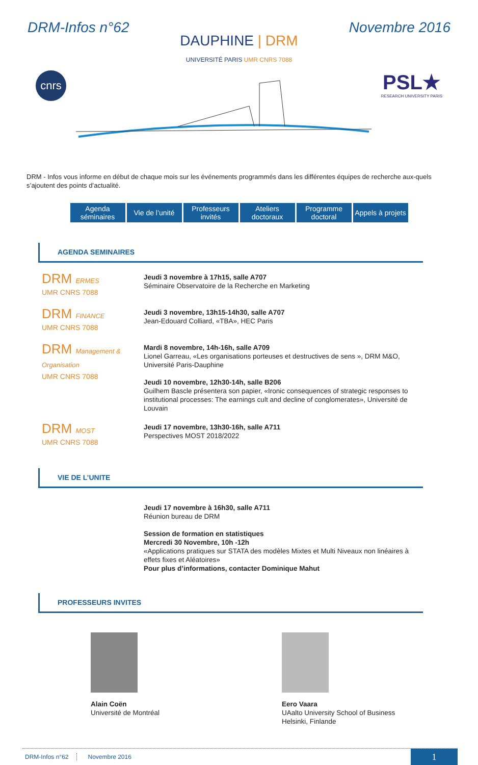DRM-Infos n°62 Novembre 2016
DAUPHINE | DRM
UNIVERSITÉ PARIS UMR CNRS 7088
cnrs
PSL★
RESEARCH UNIVERSITY PARIS
DRM - Infos vous informe en début de chaque mois sur les événements programmés dans les différentes équipes de recherche aux-quels s’ajoutent des points d’actualité.
Agenda séminaires
Vie de l’unité
Professeurs invités
Ateliers doctoraux
Programme doctoral
Appels à projets
AGENDA SEMINAIRES
DRM ERMES
UMR CNRS 7088
Jeudi 3 novembre à 17h15, salle A707
Séminaire Observatoire de la Recherche en Marketing
DRM FINANCE
UMR CNRS 7088
Jeudi 3 novembre, 13h15-14h30, salle A707
Jean-Edouard Colliard, «TBA», HEC Paris
DRM Management & Organisation
UMR CNRS 7088
Mardi 8 novembre, 14h-16h, salle A709
Lionel Garreau, «Les organisations porteuses et destructives de sens », DRM M&O, Université Paris-Dauphine
Jeudi 10 novembre, 12h30-14h, salle B206
Guilhem Bascle présentera son papier, «Ironic consequences of strategic responses to institutional processes: The earnings cult and decline of conglomerates», Université de Louvain
DRM MOST
UMR CNRS 7088
Jeudi 17 novembre, 13h30-16h, salle A711
Perspectives MOST 2018/2022
VIE DE L’UNITE
Jeudi 17 novembre à 16h30, salle A711
Réunion bureau de DRM
Session de formation en statistiques
Mercredi 30 Novembre, 10h -12h
«Applications pratiques sur STATA des modèles Mixtes et Multi Niveaux non linéaires à effets fixes et Aléatoires»
Pour plus d’informations, contacter Dominique Mahut
PROFESSEURS INVITES
Alain Coën
Université de Montréal
Eero Vaara
UAalto University School of Business
Helsinki, Finlande
DRM-Infos n°62 Novembre 2016
1